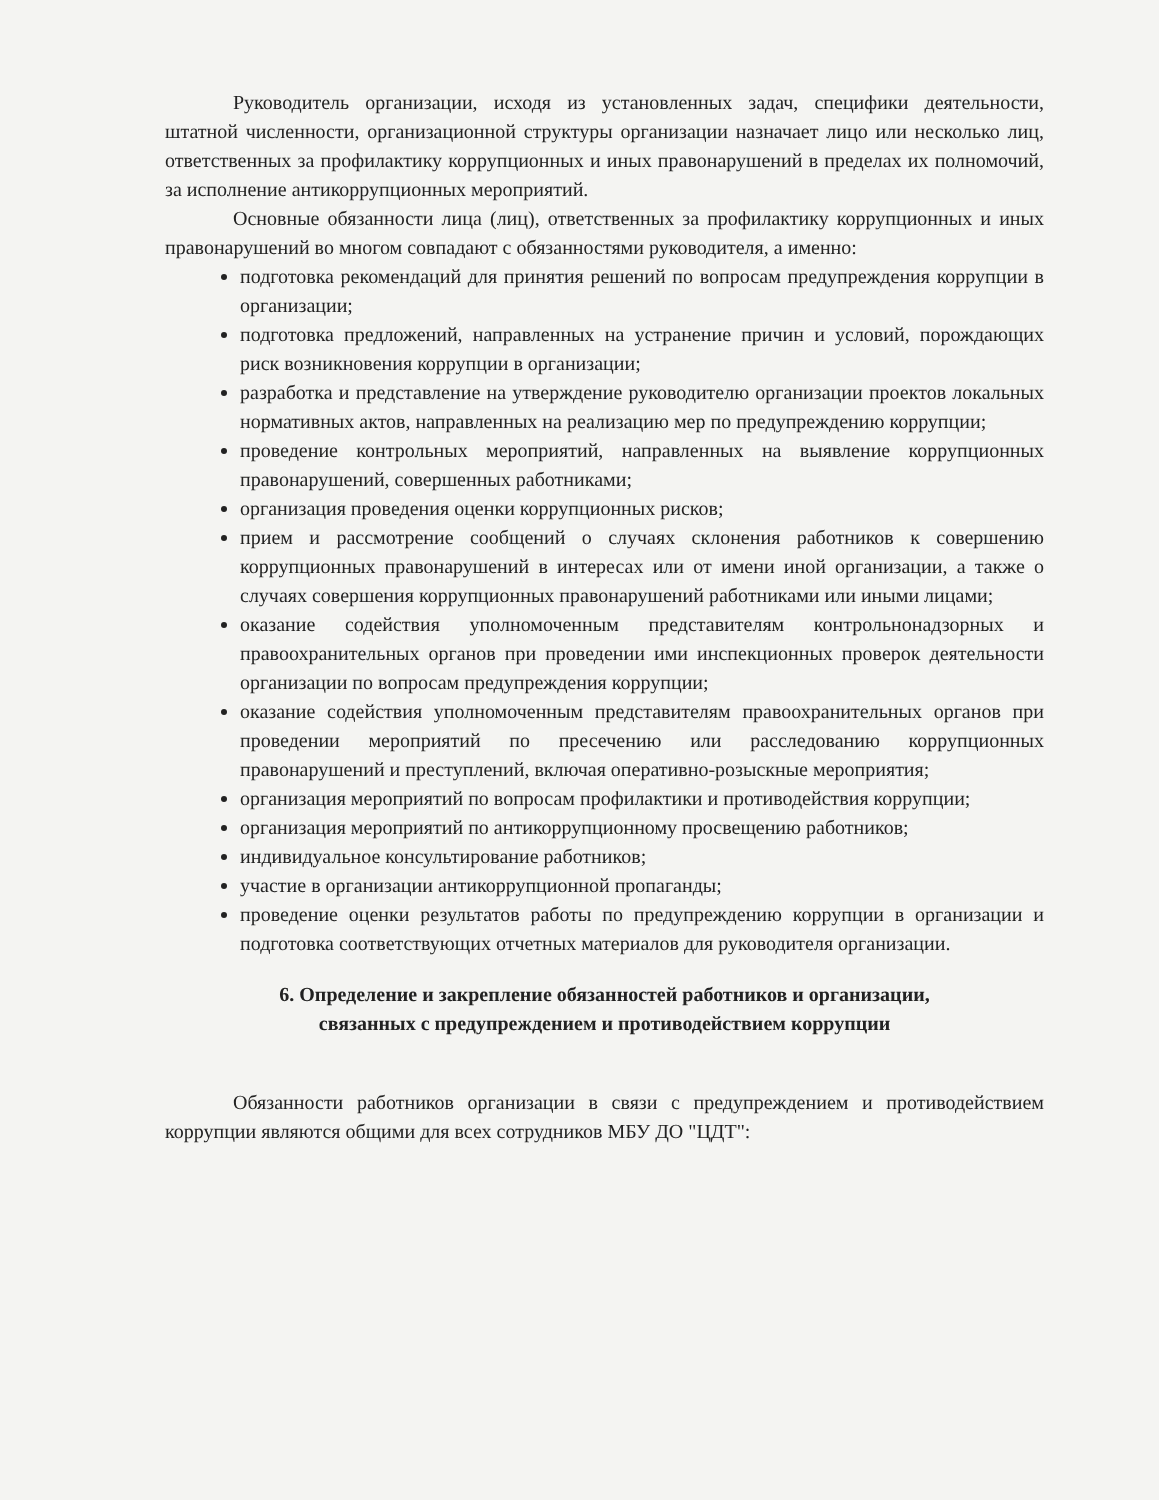Руководитель организации, исходя из установленных задач, специфики деятельности, штатной численности, организационной структуры организации назначает лицо или несколько лиц, ответственных за профилактику коррупционных и иных правонарушений в пределах их полномочий, за исполнение антикоррупционных мероприятий.
Основные обязанности лица (лиц), ответственных за профилактику коррупционных и иных правонарушений во многом совпадают с обязанностями руководителя, а именно:
подготовка рекомендаций для принятия решений по вопросам предупреждения коррупции в организации;
подготовка предложений, направленных на устранение причин и условий, порождающих риск возникновения коррупции в организации;
разработка и представление на утверждение руководителю организации проектов локальных нормативных актов, направленных на реализацию мер по предупреждению коррупции;
проведение контрольных мероприятий, направленных на выявление коррупционных правонарушений, совершенных работниками;
организация проведения оценки коррупционных рисков;
прием и рассмотрение сообщений о случаях склонения работников к совершению коррупционных правонарушений в интересах или от имени иной организации, а также о случаях совершения коррупционных правонарушений работниками или иными лицами;
оказание содействия уполномоченным представителям контрольнонадзорных и правоохранительных органов при проведении ими инспекционных проверок деятельности организации по вопросам предупреждения коррупции;
оказание содействия уполномоченным представителям правоохранительных органов при проведении мероприятий по пресечению или расследованию коррупционных правонарушений и преступлений, включая оперативно-розыскные мероприятия;
организация мероприятий по вопросам профилактики и противодействия коррупции;
организация мероприятий по антикоррупционному просвещению работников;
индивидуальное консультирование работников;
участие в организации антикоррупционной пропаганды;
проведение оценки результатов работы по предупреждению коррупции в организации и подготовка соответствующих отчетных материалов для руководителя организации.
6. Определение и закрепление обязанностей работников и организации,
связанных с предупреждением и противодействием коррупции
Обязанности работников организации в связи с предупреждением и противодействием коррупции являются общими для всех сотрудников МБУ ДО "ЦДТ":